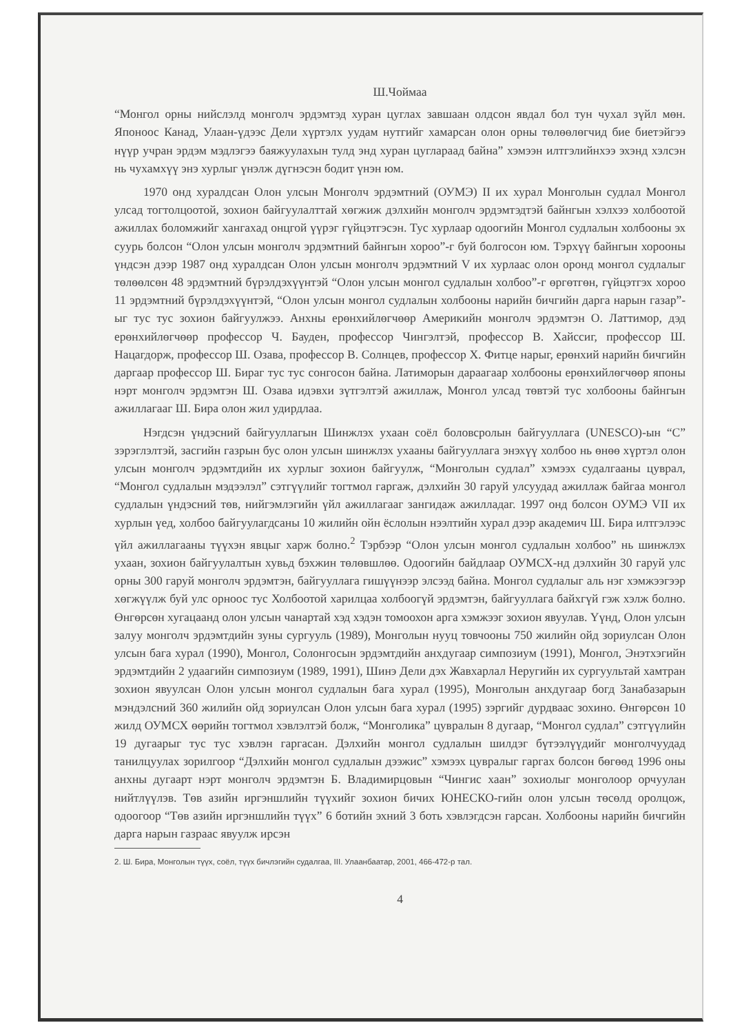Ш.Чоймаа
“Монгол орны нийслэлд монголч эрдэмтэд хуран цуглах завшаан олдсон явдал бол тун чухал зүйл мөн. Японоос Канад, Улаан-үдээс Дели хүртэлх уудам нутгийг хамарсан олон орны төлөөлөгчид бие биетэйгээ нүүр учран эрдэм мэдлэгээ баяжуулахын тулд энд хуран цуглараад байна” хэмээн илтгэлийнхээ эхэнд хэлсэн нь чухамхүү энэ хурлыг үнэлж дүгнэсэн бодит үнэн юм.
1970 онд хуралдсан Олон улсын Монголч эрдэмтний (ОУМЭ) II их хурал Монголын судлал Монгол улсад тогтолцоотой, зохион байгуулалттай хөгжиж дэлхийн монголч эрдэмтэдтэй байнгын хэлхээ холбоотой ажиллах боломжийг хангахад онцгой үүрэг гүйцэтгэсэн. Тус хурлаар одоогийн Монгол судлалын холбооны эх суурь болсон “Олон улсын монголч эрдэмтний байнгын хороо”-г буй болгосон юм. Тэрхүү байнгын хорооны үндсэн дээр 1987 онд хуралдсан Олон улсын монголч эрдэмтний V их хурлаас олон оронд монгол судлалыг төлөөлсөн 48 эрдэмтний бүрэлдэхүүнтэй “Олон улсын монгол судлалын холбоо”-г өргөтгөн, гүйцэтгэх хороо 11 эрдэмтний бүрэлдэхүүнтэй, “Олон улсын монгол судлалын холбооны нарийн бичгийн дарга нарын газар”-ыг тус тус зохион байгуулжээ. Анхны ерөнхийлөгчөөр Америкийн монголч эрдэмтэн О. Латтимор, дэд ерөнхийлөгчөөр профессор Ч. Бауден, профессор Чингэлтэй, профессор В. Хайссиг, профессор Ш. Нацагдорж, профессор Ш. Озава, профессор В. Солнцев, профессор Х. Фитце нарыг, ерөнхий нарийн бичгийн даргаар профессор Ш. Бираг тус тус сонгосон байна. Латиморын дараагаар холбооны ерөнхийлөгчөөр японы нэрт монголч эрдэмтэн Ш. Озава идэвхи зүтгэлтэй ажиллаж, Монгол улсад төвтэй тус холбооны байнгын ажиллагааг Ш. Бира олон жил удирдлаа.
Нэгдсэн үндэсний байгууллагын Шинжлэх ухаан соёл боловсролын байгууллага (UNESCO)-ын “С” зэрэглэлтэй, засгийн газрын бус олон улсын шинжлэх ухааны байгууллага энэхүү холбоо нь өнөө хүртэл олон улсын монголч эрдэмтдийн их хурлыг зохион байгуулж, “Монголын судлал” хэмээх судалгааны цуврал, “Монгол судлалын мэдээлэл” сэтгүүлийг тогтмол гаргаж, дэлхийн 30 гаруй улсуудад ажиллаж байгаа монгол судлалын үндэсний төв, нийгэмлэгийн үйл ажиллагааг зангидаж ажилладаг. 1997 онд болсон ОУМЭ VII их хурлын үед, холбоо байгуулагдсаны 10 жилийн ойн ёслолын нээлтийн хурал дээр академич Ш. Бира илтгэлээс үйл ажиллагааны түүхэн явцыг харж болно.<sup>2</sup> Тэрбээр “Олон улсын монгол судлалын холбоо” нь шинжлэх ухаан, зохион байгуулалтын хувьд бэхжин төлөвшлөө. Одоогийн байдлаар ОУМСХ-нд дэлхийн 30 гаруй улс орны 300 гаруй монголч эрдэмтэн, байгууллага гишүүнээр элсээд байна. Монгол судлалыг аль нэг хэмжээгээр хөгжүүлж буй улс орноос тус Холбоотой харилцаа холбоогүй эрдэмтэн, байгууллага байхгүй гэж хэлж болно. Өнгөрсөн хугацаанд олон улсын чанартай хэд хэдэн томоохон арга хэмжээг зохион явуулав. Үүнд, Олон улсын залуу монголч эрдэмтдийн зуны сургууль (1989), Монголын нууц товчооны 750 жилийн ойд зориулсан Олон улсын бага хурал (1990), Монгол, Солонгосын эрдэмтдийн анхдугаар симпозиум (1991), Монгол, Энэтхэгийн эрдэмтдийн 2 удаагийн симпозиум (1989, 1991), Шинэ Дели дэх Жавхарлал Неругийн их сургуультай хамтран зохион явуулсан Олон улсын монгол судлалын бага хурал (1995), Монголын анхдугаар богд Занабазарын мэндэлсний 360 жилийн ойд зориулсан Олон улсын бага хурал (1995) зэргийг дурдваас зохино. Өнгөрсөн 10 жилд ОУМСХ өөрийн тогтмол хэвлэлтэй болж, “Монголика” цувралын 8 дугаар, “Монгол судлал” сэтгүүлийн 19 дугаарыг тус тус хэвлэн гаргасан. Дэлхийн монгол судлалын шилдэг бүтээлүүдийг монголчуудад танилцуулах зорилгоор “Дэлхийн монгол судлалын дээжис” хэмээх цувралыг гаргах болсон бөгөөд 1996 оны анхны дугаарт нэрт монголч эрдэмтэн Б. Владимирцовын “Чингис хаан” зохиолыг монголоор орчуулан нийтлүүлэв. Төв азийн иргэншлийн түүхийг зохион бичих ЮНЕСКО-гийн олон улсын төсөлд оролцож, одоогоор “Төв азийн иргэншлийн түүх” 6 ботийн эхний 3 боть хэвлэгдсэн гарсан. Холбооны нарийн бичгийн дарга нарын газраас явуулж ирсэн
2. Ш. Бира, Монголын түүх, соёл, түүх бичлэгийн судалгаа, III. Улаанбаатар, 2001, 466-472-р тал.
4